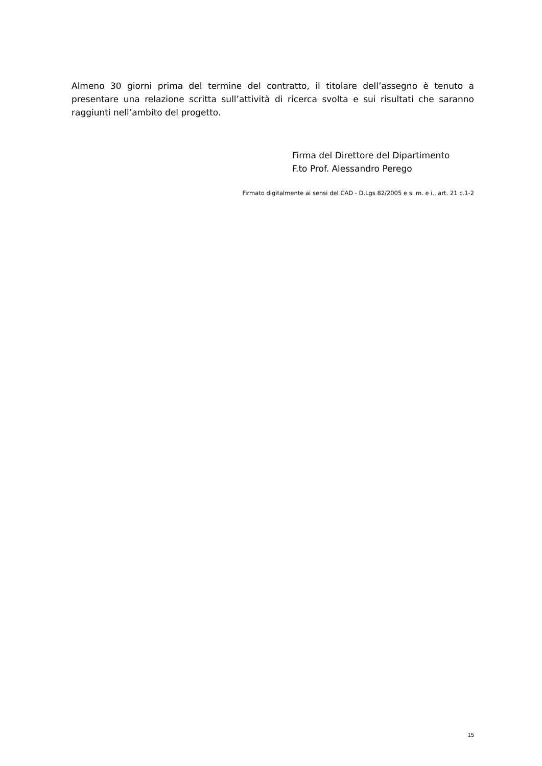Almeno 30 giorni prima del termine del contratto, il titolare dell’assegno è tenuto a presentare una relazione scritta sull’attività di ricerca svolta e sui risultati che saranno raggiunti nell’ambito del progetto.
Firma del Direttore del Dipartimento
F.to Prof. Alessandro Perego
Firmato digitalmente ai sensi del CAD - D.Lgs 82/2005 e s. m. e i., art. 21 c.1-2
15